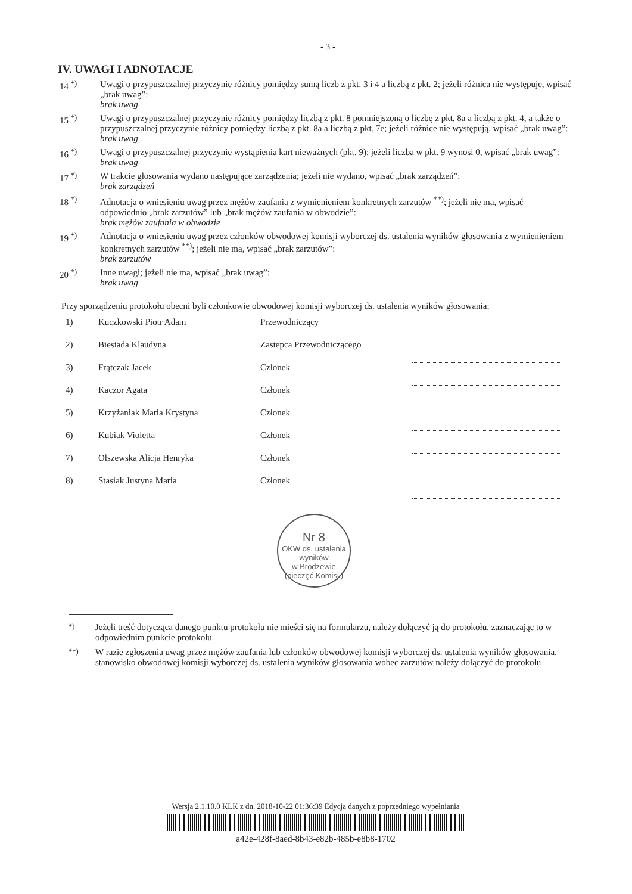- 3 -
IV. UWAGI I ADNOTACJE
14 <sup>*)</sup> Uwagi o przypuszczalnej przyczynie różnicy pomiędzy sumą liczb z pkt. 3 i 4 a liczbą z pkt. 2; jeżeli różnica nie występuje, wpisać „brak uwag”:
brak uwag
15 <sup>*)</sup> Uwagi o przypuszczalnej przyczynie różnicy pomiędzy liczbą z pkt. 8 pomniejszoną o liczbę z pkt. 8a a liczbą z pkt. 4, a także o przypuszczalnej przyczynie różnicy pomiędzy liczbą z pkt. 8a a liczbą z pkt. 7e; jeżeli różnice nie występują, wpisać „brak uwag”:
brak uwag
16 <sup>*)</sup> Uwagi o przypuszczalnej przyczynie wystąpienia kart nieważnych (pkt. 9); jeżeli liczba w pkt. 9 wynosi 0, wpisać „brak uwag”:
brak uwag
17 <sup>*)</sup> W trakcie głosowania wydano następujące zarządzenia; jeżeli nie wydano, wpisać „brak zarządzeń”:
brak zarządzeń
18 <sup>*)</sup> Adnotacja o wniesieniu uwag przez mężów zaufania z wymienieniem konkretnych zarzutów <sup>**)</sup>; jeżeli nie ma, wpisać odpowiednio „brak zarzutów” lub „brak mężów zaufania w obwodzie”:
brak mężów zaufania w obwodzie
19 <sup>*)</sup> Adnotacja o wniesieniu uwag przez członków obwodowej komisji wyborczej ds. ustalenia wyników głosowania z wymienieniem konkretnych zarzutów <sup>**)</sup>; jeżeli nie ma, wpisać „brak zarzutów”:
brak zarzutów
20 <sup>*)</sup> Inne uwagi; jeżeli nie ma, wpisać „brak uwag”:
brak uwag
Przy sporządzeniu protokołu obecni byli członkowie obwodowej komisji wyborczej ds. ustalenia wyników głosowania:
| 1) | Kuczkowski Piotr Adam | Przewodniczący | |
| 2) | Biesiada Klaudyna | Zastępca Przewodniczącego | |
| 3) | Frątczak Jacek | Członek | |
| 4) | Kaczor Agata | Członek | |
| 5) | Krzyżaniak Maria Krystyna | Członek | |
| 6) | Kubiak Violetta | Członek | |
| 7) | Olszewska Alicja Henryka | Członek | |
| 8) | Stasiak Justyna Maria | Członek | |
Nr 8
OKW ds. ustalenia wyników
w Brodzewie
(pieczęć Komisji)
<sup>*)</sup> Jeżeli treść dotycząca danego punktu protokołu nie mieści się na formularzu, należy dołączyć ją do protokołu, zaznaczając to w odpowiednim punkcie protokołu.
<sup>**)</sup> W razie zgłoszenia uwag przez mężów zaufania lub członków obwodowej komisji wyborczej ds. ustalenia wyników głosowania, stanowisko obwodowej komisji wyborczej ds. ustalenia wyników głosowania wobec zarzutów należy dołączyć do protokołu
Wersja 2.1.10.0 KLK z dn. 2018-10-22 01:36:39 Edycja danych z poprzedniego wypełniania
a42e-428f-8aed-8b43-e82b-485b-e8b8-1702